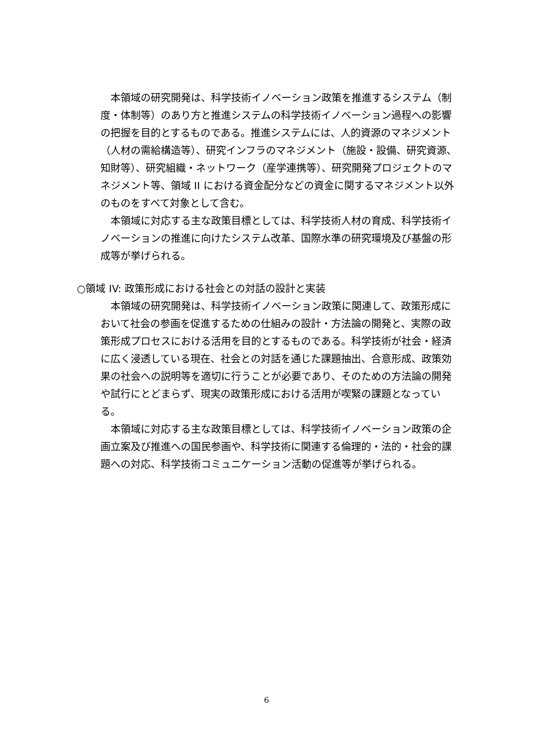本領域の研究開発は、科学技術イノベーション政策を推進するシステム（制度・体制等）のあり方と推進システムの科学技術イノベーション過程への影響の把握を目的とするものである。推進システムには、人的資源のマネジメント（人材の需給構造等）、研究インフラのマネジメント（施設・設備、研究資源、知財等）、研究組織・ネットワーク（産学連携等）、研究開発プロジェクトのマネジメント等、領域 II における資金配分などの資金に関するマネジメント以外のものをすべて対象として含む。
本領域に対応する主な政策目標としては、科学技術人材の育成、科学技術イノベーションの推進に向けたシステム改革、国際水準の研究環境及び基盤の形成等が挙げられる。
○領域 IV: 政策形成における社会との対話の設計と実装
本領域の研究開発は、科学技術イノベーション政策に関連して、政策形成において社会の参画を促進するための仕組みの設計・方法論の開発と、実際の政策形成プロセスにおける活用を目的とするものである。科学技術が社会・経済に広く浸透している現在、社会との対話を通じた課題抽出、合意形成、政策効果の社会への説明等を適切に行うことが必要であり、そのための方法論の開発や試行にとどまらず、現実の政策形成における活用が喫緊の課題となっている。
本領域に対応する主な政策目標としては、科学技術イノベーション政策の企画立案及び推進への国民参画や、科学技術に関連する倫理的・法的・社会的課題への対応、科学技術コミュニケーション活動の促進等が挙げられる。
6